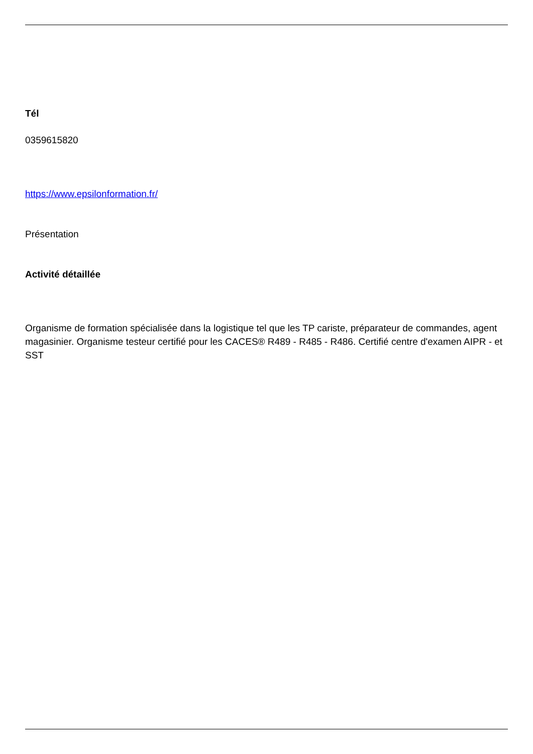Tél
0359615820
https://www.epsilonformation.fr/
Présentation
Activité détaillée
Organisme de formation spécialisée dans la logistique tel que les TP cariste, préparateur de commandes, agent magasinier. Organisme testeur certifié pour les CACES® R489 - R485 - R486. Certifié centre d'examen AIPR - et SST